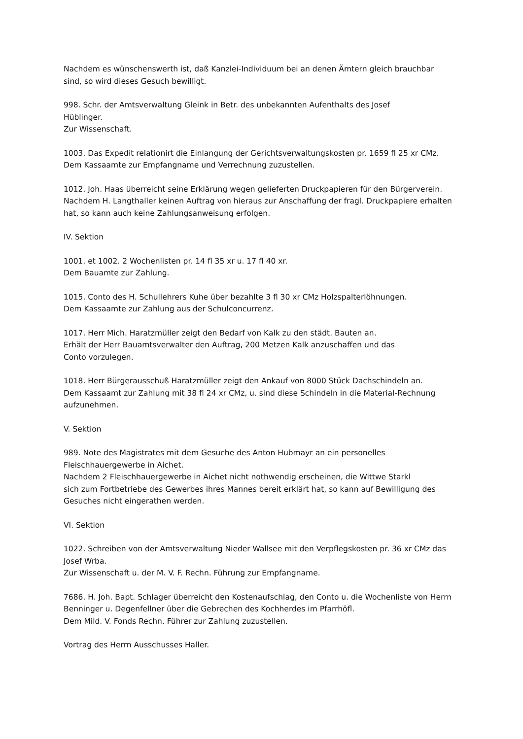Nachdem es wünschenswerth ist, daß Kanzlei-Individuum bei an denen Ämtern gleich brauchbar
sind, so wird dieses Gesuch bewilligt.
998. Schr. der Amtsverwaltung Gleink in Betr. des unbekannten Aufenthalts des Josef
Hüblinger.
Zur Wissenschaft.
1003. Das Expedit relationirt die Einlangung der Gerichtsverwaltungskosten pr. 1659 fl 25 xr CMz.
Dem Kassaamte zur Empfangname und Verrechnung zuzustellen.
1012. Joh. Haas überreicht seine Erklärung wegen gelieferten Druckpapieren für den Bürgerverein.
Nachdem H. Langthaller keinen Auftrag von hieraus zur Anschaffung der fragl. Druckpapiere erhalten
hat, so kann auch keine Zahlungsanweisung erfolgen.
IV. Sektion
1001. et 1002. 2 Wochenlisten pr. 14 fl 35 xr u. 17 fl 40 xr.
Dem Bauamte zur Zahlung.
1015. Conto des H. Schullehrers Kuhe über bezahlte 3 fl 30 xr CMz Holzspalterlöhnungen.
Dem Kassaamte zur Zahlung aus der Schulconcurrenz.
1017. Herr Mich. Haratzmüller zeigt den Bedarf von Kalk zu den städt. Bauten an.
Erhält der Herr Bauamtsverwalter den Auftrag, 200 Metzen Kalk anzuschaffen und das
Conto vorzulegen.
1018. Herr Bürgerausschuß Haratzmüller zeigt den Ankauf von 8000 Stück Dachschindeln an.
Dem Kassaamt zur Zahlung mit 38 fl 24 xr CMz, u. sind diese Schindeln in die Material-Rechnung
aufzunehmen.
V. Sektion
989. Note des Magistrates mit dem Gesuche des Anton Hubmayr an ein personelles
Fleischhauergewerbe in Aichet.
Nachdem 2 Fleischhauergewerbe in Aichet nicht nothwendig erscheinen, die Wittwe Starkl
sich zum Fortbetriebe des Gewerbes ihres Mannes bereit erklärt hat, so kann auf Bewilligung des
Gesuches nicht eingerathen werden.
VI. Sektion
1022. Schreiben von der Amtsverwaltung Nieder Wallsee mit den Verpflegskosten pr. 36 xr CMz das
Josef Wrba.
Zur Wissenschaft u. der M. V. F. Rechn. Führung zur Empfangname.
7686. H. Joh. Bapt. Schlager überreicht den Kostenaufschlag, den Conto u. die Wochenliste von Herrn
Benninger u. Degenfellner über die Gebrechen des Kochherdes im Pfarrhöfl.
Dem Mild. V. Fonds Rechn. Führer zur Zahlung zuzustellen.
Vortrag des Herrn Ausschusses Haller.